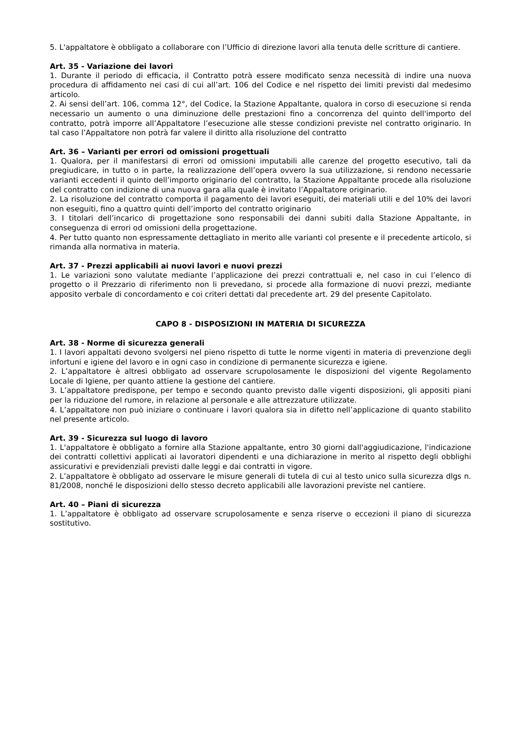5. L'appaltatore è obbligato a collaborare con l’Ufficio di direzione lavori alla tenuta delle scritture di cantiere.
Art. 35 - Variazione dei lavori
1. Durante il periodo di efficacia, il Contratto potrà essere modificato senza necessità di indire una nuova procedura di affidamento nei casi di cui all’art. 106 del Codice e nel rispetto dei limiti previsti dal medesimo articolo.
2. Ai sensi dell’art. 106, comma 12°, del Codice, la Stazione Appaltante, qualora in corso di esecuzione si renda necessario un aumento o una diminuzione delle prestazioni fino a concorrenza del quinto dell'importo del contratto, potrà imporre all’Appaltatore l’esecuzione alle stesse condizioni previste nel contratto originario. In tal caso l’Appaltatore non potrà far valere il diritto alla risoluzione del contratto
Art. 36 – Varianti per errori od omissioni progettuali
1. Qualora, per il manifestarsi di errori od omissioni imputabili alle carenze del progetto esecutivo, tali da pregiudicare, in tutto o in parte, la realizzazione dell’opera ovvero la sua utilizzazione, si rendono necessarie varianti eccedenti il quinto dell’importo originario del contratto, la Stazione Appaltante procede alla risoluzione del contratto con indizione di una nuova gara alla quale è invitato l’Appaltatore originario.
2. La risoluzione del contratto comporta il pagamento dei lavori eseguiti, dei materiali utili e del 10% dei lavori non eseguiti, fino a quattro quinti dell’importo del contratto originario
3. I titolari dell’incarico di progettazione sono responsabili dei danni subiti dalla Stazione Appaltante, in conseguenza di errori od omissioni della progettazione.
4. Per tutto quanto non espressamente dettagliato in merito alle varianti col presente e il precedente articolo, si rimanda alla normativa in materia.
Art. 37 - Prezzi applicabili ai nuovi lavori e nuovi prezzi
1. Le variazioni sono valutate mediante l’applicazione dei prezzi contrattuali e, nel caso in cui l’elenco di progetto o il Prezzario di riferimento non li prevedano, si procede alla formazione di nuovi prezzi, mediante apposito verbale di concordamento e coi criteri dettati dal precedente art. 29 del presente Capitolato.
CAPO 8 - DISPOSIZIONI IN MATERIA DI SICUREZZA
Art. 38 - Norme di sicurezza generali
1. I lavori appaltati devono svolgersi nel pieno rispetto di tutte le norme vigenti in materia di prevenzione degli infortuni e igiene del lavoro e in ogni caso in condizione di permanente sicurezza e igiene.
2. L’appaltatore è altresì obbligato ad osservare scrupolosamente le disposizioni del vigente Regolamento Locale di Igiene, per quanto attiene la gestione del cantiere.
3. L’appaltatore predispone, per tempo e secondo quanto previsto dalle vigenti disposizioni, gli appositi piani per la riduzione del rumore, in relazione al personale e alle attrezzature utilizzate.
4. L’appaltatore non può iniziare o continuare i lavori qualora sia in difetto nell’applicazione di quanto stabilito nel presente articolo.
Art. 39 - Sicurezza sul luogo di lavoro
1. L'appaltatore è obbligato a fornire alla Stazione appaltante, entro 30 giorni dall'aggiudicazione, l'indicazione dei contratti collettivi applicati ai lavoratori dipendenti e una dichiarazione in merito al rispetto degli obblighi assicurativi e previdenziali previsti dalle leggi e dai contratti in vigore.
2. L’appaltatore è obbligato ad osservare le misure generali di tutela di cui al testo unico sulla sicurezza dlgs n. 81/2008, nonché le disposizioni dello stesso decreto applicabili alle lavorazioni previste nel cantiere.
Art. 40 – Piani di sicurezza
1. L’appaltatore è obbligato ad osservare scrupolosamente e senza riserve o eccezioni il piano di sicurezza sostitutivo.